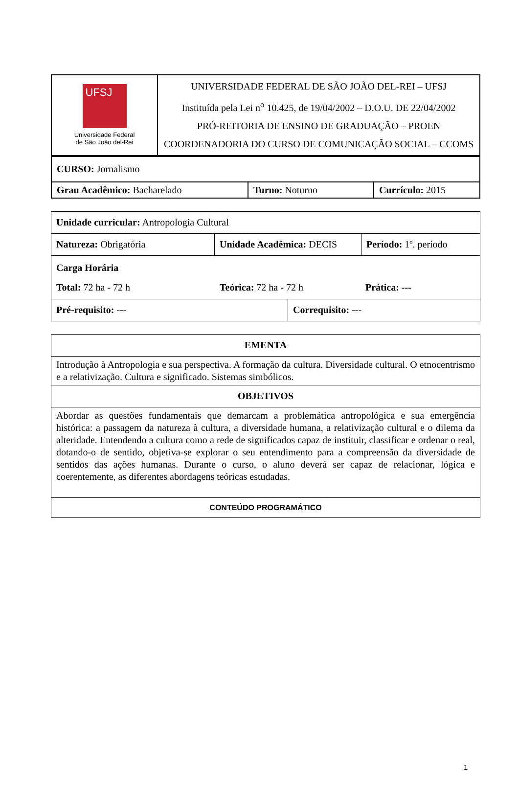| UFSJ Universidade Federal de São João del-Rei | UNIVERSIDADE FEDERAL DE SÃO JOÃO DEL-REI – UFSJ Instituída pela Lei n<sup>o</sup> 10.425, de 19/04/2002 – D.O.U. DE 22/04/2002 PRÓ-REITORIA DE ENSINO DE GRADUAÇÃO – PROEN COORDENADORIA DO CURSO DE COMUNICAÇÃO SOCIAL – CCOMS |
| CURSO: Jornalismo | | |
| Grau Acadêmico: Bacharelado | Turno: Noturno | Currículo: 2015 |
| Unidade curricular: Antropologia Cultural | | | |
| Natureza: Obrigatória | Unidade Acadêmica: DECIS | | Período: 1º. período |
| Carga Horária Total: 72 ha - 72 h Teórica: 72 ha - 72 h Prática: --- | | | |
| Pré-requisito: --- | | Correquisito: --- | |
| EMENTA |
| Introdução à Antropologia e sua perspectiva. A formação da cultura. Diversidade cultural. O etnocentrismo e a relativização. Cultura e significado. Sistemas simbólicos. |
| OBJETIVOS |
| Abordar as questões fundamentais que demarcam a problemática antropológica e sua emergência histórica: a passagem da natureza à cultura, a diversidade humana, a relativização cultural e o dilema da alteridade. Entendendo a cultura como a rede de significados capaz de instituir, classificar e ordenar o real, dotando-o de sentido, objetiva-se explorar o seu entendimento para a compreensão da diversidade de sentidos das ações humanas. Durante o curso, o aluno deverá ser capaz de relacionar, lógica e coerentemente, as diferentes abordagens teóricas estudadas. |
| CONTEÚDO PROGRAMÁTICO |
1